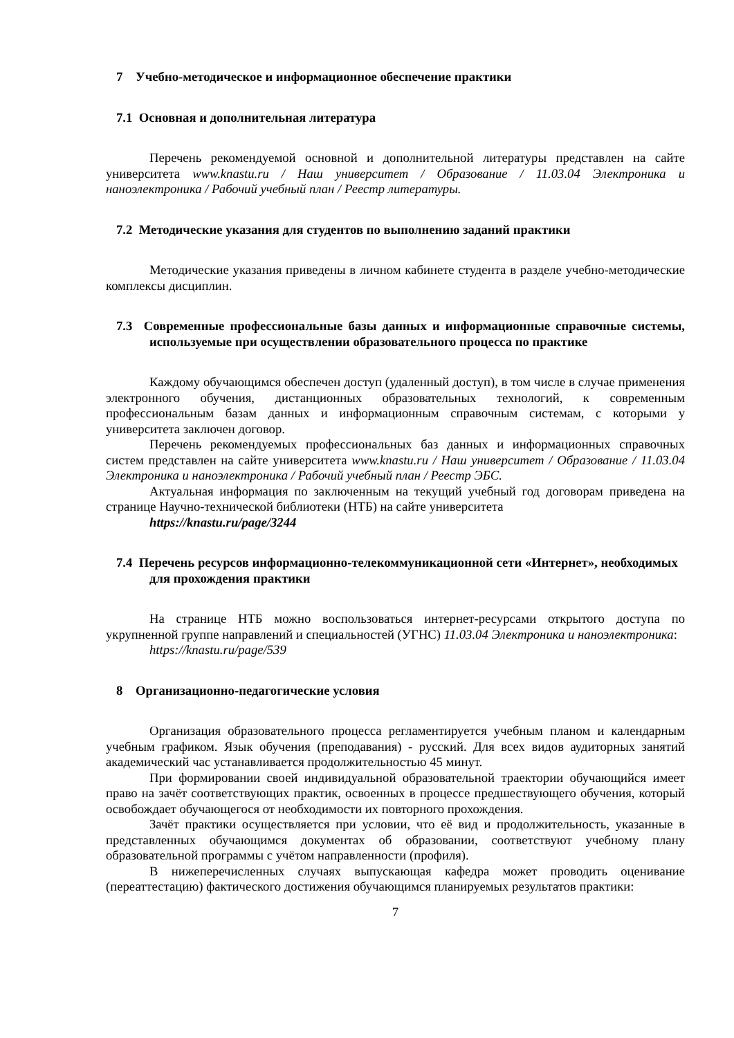7 Учебно-методическое и информационное обеспечение практики
7.1 Основная и дополнительная литература
Перечень рекомендуемой основной и дополнительной литературы представлен на сайте университета www.knastu.ru / Наш университет / Образование / 11.03.04 Электроника и наноэлектроника / Рабочий учебный план / Реестр литературы.
7.2 Методические указания для студентов по выполнению заданий практики
Методические указания приведены в личном кабинете студента в разделе учебно-методические комплексы дисциплин.
7.3 Современные профессиональные базы данных и информационные справочные системы, используемые при осуществлении образовательного процесса по практике
Каждому обучающимся обеспечен доступ (удаленный доступ), в том числе в случае применения электронного обучения, дистанционных образовательных технологий, к современным профессиональным базам данных и информационным справочным системам, с которыми у университета заключен договор.
Перечень рекомендуемых профессиональных баз данных и информационных справочных систем представлен на сайте университета www.knastu.ru / Наш университет / Образование / 11.03.04 Электроника и наноэлектроника / Рабочий учебный план / Реестр ЭБС.
Актуальная информация по заключенным на текущий учебный год договорам приведена на странице Научно-технической библиотеки (НТБ) на сайте университета
https://knastu.ru/page/3244
7.4 Перечень ресурсов информационно-телекоммуникационной сети «Интернет», необходимых для прохождения практики
На странице НТБ можно воспользоваться интернет-ресурсами открытого доступа по укрупненной группе направлений и специальностей (УГНС) 11.03.04 Электроника и наноэлектроника:
https://knastu.ru/page/539
8 Организационно-педагогические условия
Организация образовательного процесса регламентируется учебным планом и календарным учебным графиком. Язык обучения (преподавания) - русский. Для всех видов аудиторных занятий академический час устанавливается продолжительностью 45 минут.
При формировании своей индивидуальной образовательной траектории обучающийся имеет право на зачёт соответствующих практик, освоенных в процессе предшествующего обучения, который освобождает обучающегося от необходимости их повторного прохождения.
Зачёт практики осуществляется при условии, что её вид и продолжительность, указанные в представленных обучающимся документах об образовании, соответствуют учебному плану образовательной программы с учётом направленности (профиля).
В нижеперечисленных случаях выпускающая кафедра может проводить оценивание (переаттестацию) фактического достижения обучающимся планируемых результатов практики:
7